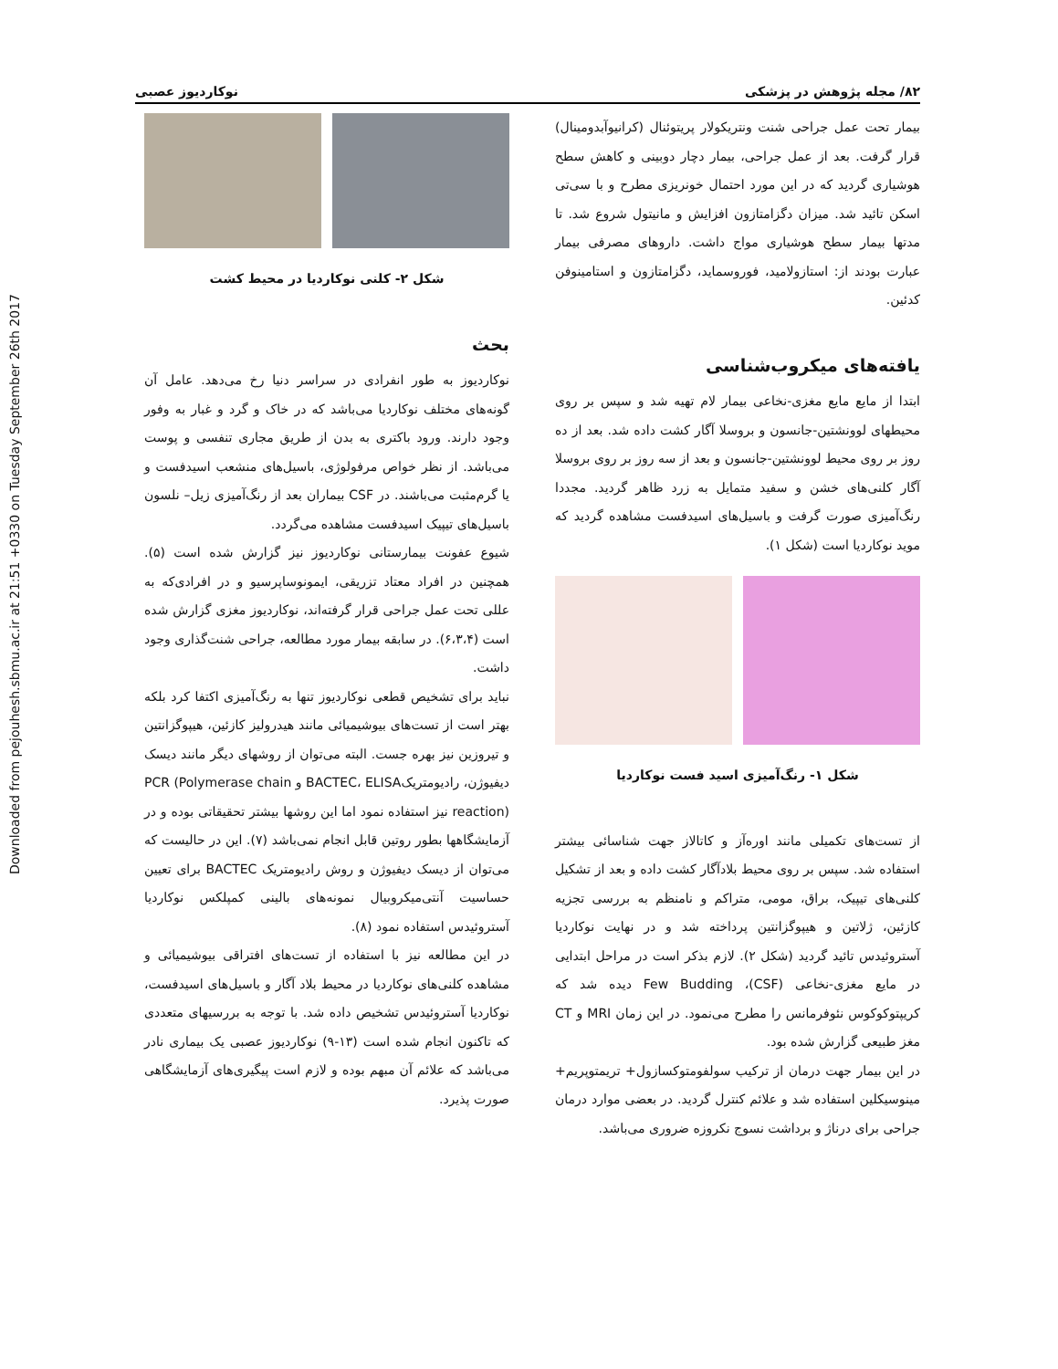Downloaded from pejouhesh.sbmu.ac.ir at 21:51 +0330 on Tuesday September 26th 2017
۸۲/ مجله پژوهش در پزشکی نوکاردیوز عصبی
بیمار تحت عمل جراحی شنت ونتریکولار پریتوئنال (کرانیوآبدومینال) قرار گرفت. بعد از عمل جراحی، بیمار دچار دوبینی و کاهش سطح هوشیاری گردید که در این مورد احتمال خونریزی مطرح و با سی‌تی اسکن تائید شد. میزان دگزامتازون افزایش و مانیتول شروع شد. تا مدتها بیمار سطح هوشیاری مواج داشت. داروهای مصرفی بیمار عبارت بودند از: استازولامید، فوروسماید، دگزامتازون و استامینوفن کدئین.
یافته‌های میکروب‌شناسی
ابتدا از مایع مایع مغزی-نخاعی بیمار لام تهیه شد و سپس بر روی محیطهای لوونشتین-جانسون و بروسلا آگار کشت داده شد. بعد از ده روز بر روی محیط لوونشتین-جانسون و بعد از سه روز بر روی بروسلا آگار کلنی‌های خشن و سفید متمایل به زرد ظاهر گردید. مجددا رنگ‌آمیزی صورت گرفت و باسیل‌های اسیدفست مشاهده گردید که موید نوکاردیا است (شکل ۱).
شکل ۱- رنگ‌آمیزی اسید فست نوکاردیا
از تست‌های تکمیلی مانند اوره‌آز و کاتالاز جهت شناسائی بیشتر استفاده شد. سپس بر روی محیط بلادآگار کشت داده و بعد از تشکیل کلنی‌های تیپیک، براق، مومی، متراکم و نامنظم به بررسی تجزیه کازئین، ژلاتین و هیپوگزانتین پرداخته شد و در نهایت نوکاردیا آستروئیدس تائید گردید (شکل ۲). لازم بذکر است در مراحل ابتدایی در مایع مغزی-نخاعی (CSF)، Few Budding دیده شد که کریپتوکوکوس نئوفرمانس را مطرح می‌نمود. در این زمان MRI و CT مغز طبیعی گزارش شده بود.
در این بیمار جهت درمان از ترکیب سولفومتوکسازول+ تریمتوپریم+ مینوسیکلین استفاده شد و علائم کنترل گردید. در بعضی موارد درمان جراحی برای درناژ و برداشت نسوج نکروزه ضروری می‌باشد.
شکل ۲- کلنی نوکاردیا در محیط کشت
بحث
نوکاردیوز به طور انفرادی در سراسر دنیا رخ می‌دهد. عامل آن گونه‌های مختلف نوکاردیا می‌باشد که در خاک و گرد و غبار به وفور وجود دارند. ورود باکتری به بدن از طریق مجاری تنفسی و پوست می‌باشد. از نظر خواص مرفولوژی، باسیل‌های منشعب اسیدفست و یا گرم‌مثبت می‌باشند. در CSF بیماران بعد از رنگ‌آمیزی زیل– نلسون باسیل‌های تیپیک اسیدفست مشاهده می‌گردد.
شیوع عفونت بیمارستانی نوکاردیوز نیز گزارش شده است (۵). همچنین در افراد معتاد تزریقی، ایمونوساپرسیو و در افرادی‌که به عللی تحت عمل جراحی قرار گرفته‌اند، نوکاردیوز مغزی گزارش شده است (۶،۳،۴). در سابقه بیمار مورد مطالعه، جراحی شنت‌گذاری وجود داشت.
نباید برای تشخیص قطعی نوکاردیوز تنها به رنگ‌آمیزی اکتفا کرد بلکه بهتر است از تست‌های بیوشیمیائی مانند هیدرولیز کازئین، هیپوگزانتین و تیروزین نیز بهره جست. البته می‌توان از روشهای دیگر مانند دیسک دیفیوژن، رادیومتریکBACTEC، ELISA و PCR (Polymerase chain reaction) نیز استفاده نمود اما این روشها بیشتر تحقیقاتی بوده و در آزمایشگاهها بطور روتین قابل انجام نمی‌باشد (۷). این در حالیست که می‌توان از دیسک دیفیوژن و روش رادیومتریک BACTEC برای تعیین حساسیت آنتی‌میکروبیال نمونه‌های بالینی کمپلکس نوکاردیا آستروئیدس استفاده نمود (۸).
در این مطالعه نیز با استفاده از تست‌های افتراقی بیوشیمیائی و مشاهده کلنی‌های نوکاردیا در محیط بلاد آگار و باسیل‌های اسیدفست، نوکاردیا آستروئیدس تشخیص داده شد. با توجه به بررسیهای متعددی که تاکنون انجام شده است (۱۳-۹) نوکاردیوز عصبی یک بیماری نادر می‌باشد که علائم آن مبهم بوده و لازم است پیگیری‌های آزمایشگاهی صورت پذیرد.